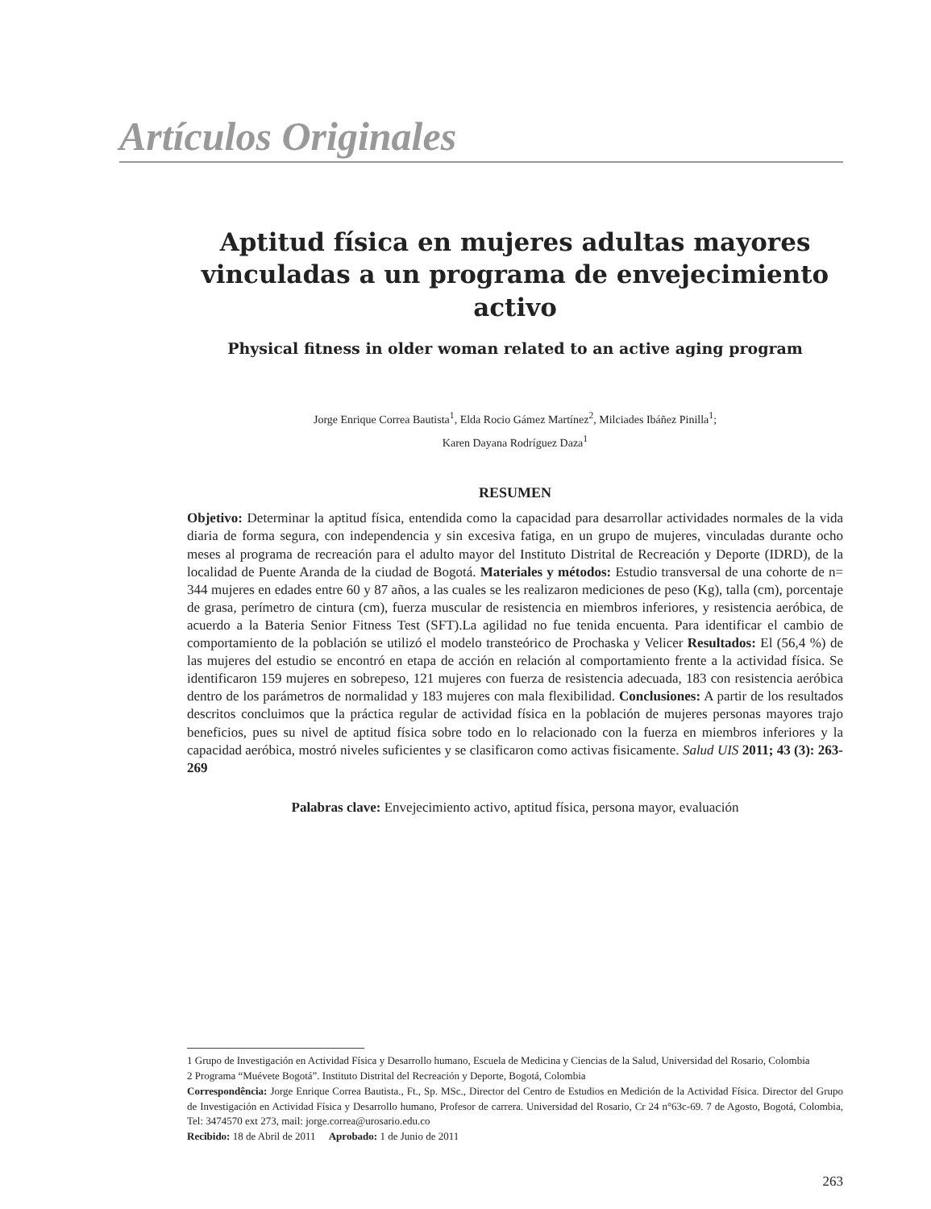Artículos Originales
Aptitud física en mujeres adultas mayores vinculadas a un programa de envejecimiento activo
Physical fitness in older woman related to an active aging program
Jorge Enrique Correa Bautista<sup>1</sup>, Elda Rocio Gámez Martínez<sup>2</sup>, Milciades Ibáñez Pinilla<sup>1</sup>;
Karen Dayana Rodríguez Daza<sup>1</sup>
RESUMEN
Objetivo: Determinar la aptitud física, entendida como la capacidad para desarrollar actividades normales de la vida diaria de forma segura, con independencia y sin excesiva fatiga, en un grupo de mujeres, vinculadas durante ocho meses al programa de recreación para el adulto mayor del Instituto Distrital de Recreación y Deporte (IDRD), de la localidad de Puente Aranda de la ciudad de Bogotá. Materiales y métodos: Estudio transversal de una cohorte de n= 344 mujeres en edades entre 60 y 87 años, a las cuales se les realizaron mediciones de peso (Kg), talla (cm), porcentaje de grasa, perímetro de cintura (cm), fuerza muscular de resistencia en miembros inferiores, y resistencia aeróbica, de acuerdo a la Bateria Senior Fitness Test (SFT).La agilidad no fue tenida encuenta. Para identificar el cambio de comportamiento de la población se utilizó el modelo transteórico de Prochaska y Velicer Resultados: El (56,4 %) de las mujeres del estudio se encontró en etapa de acción en relación al comportamiento frente a la actividad física. Se identificaron 159 mujeres en sobrepeso, 121 mujeres con fuerza de resistencia adecuada, 183 con resistencia aeróbica dentro de los parámetros de normalidad y 183 mujeres con mala flexibilidad. Conclusiones: A partir de los resultados descritos concluimos que la práctica regular de actividad física en la población de mujeres personas mayores trajo beneficios, pues su nivel de aptitud física sobre todo en lo relacionado con la fuerza en miembros inferiores y la capacidad aeróbica, mostró niveles suficientes y se clasificaron como activas fisicamente. Salud UIS 2011; 43 (3): 263-269
Palabras clave: Envejecimiento activo, aptitud física, persona mayor, evaluación
1 Grupo de Investigación en Actividad Física y Desarrollo humano, Escuela de Medicina y Ciencias de la Salud, Universidad del Rosario, Colombia
2 Programa “Muévete Bogotá”. Instituto Distrital del Recreación y Deporte, Bogotá, Colombia
Correspondência: Jorge Enrique Correa Bautista., Ft., Sp. MSc., Director del Centro de Estudios en Medición de la Actividad Física. Director del Grupo de Investigación en Actividad Física y Desarrollo humano, Profesor de carrera. Universidad del Rosario, Cr 24 n°63c-69. 7 de Agosto, Bogotá, Colombia, Tel: 3474570 ext 273, mail: jorge.correa@urosario.edu.co
Recibido: 18 de Abril de 2011 Aprobado: 1 de Junio de 2011
263